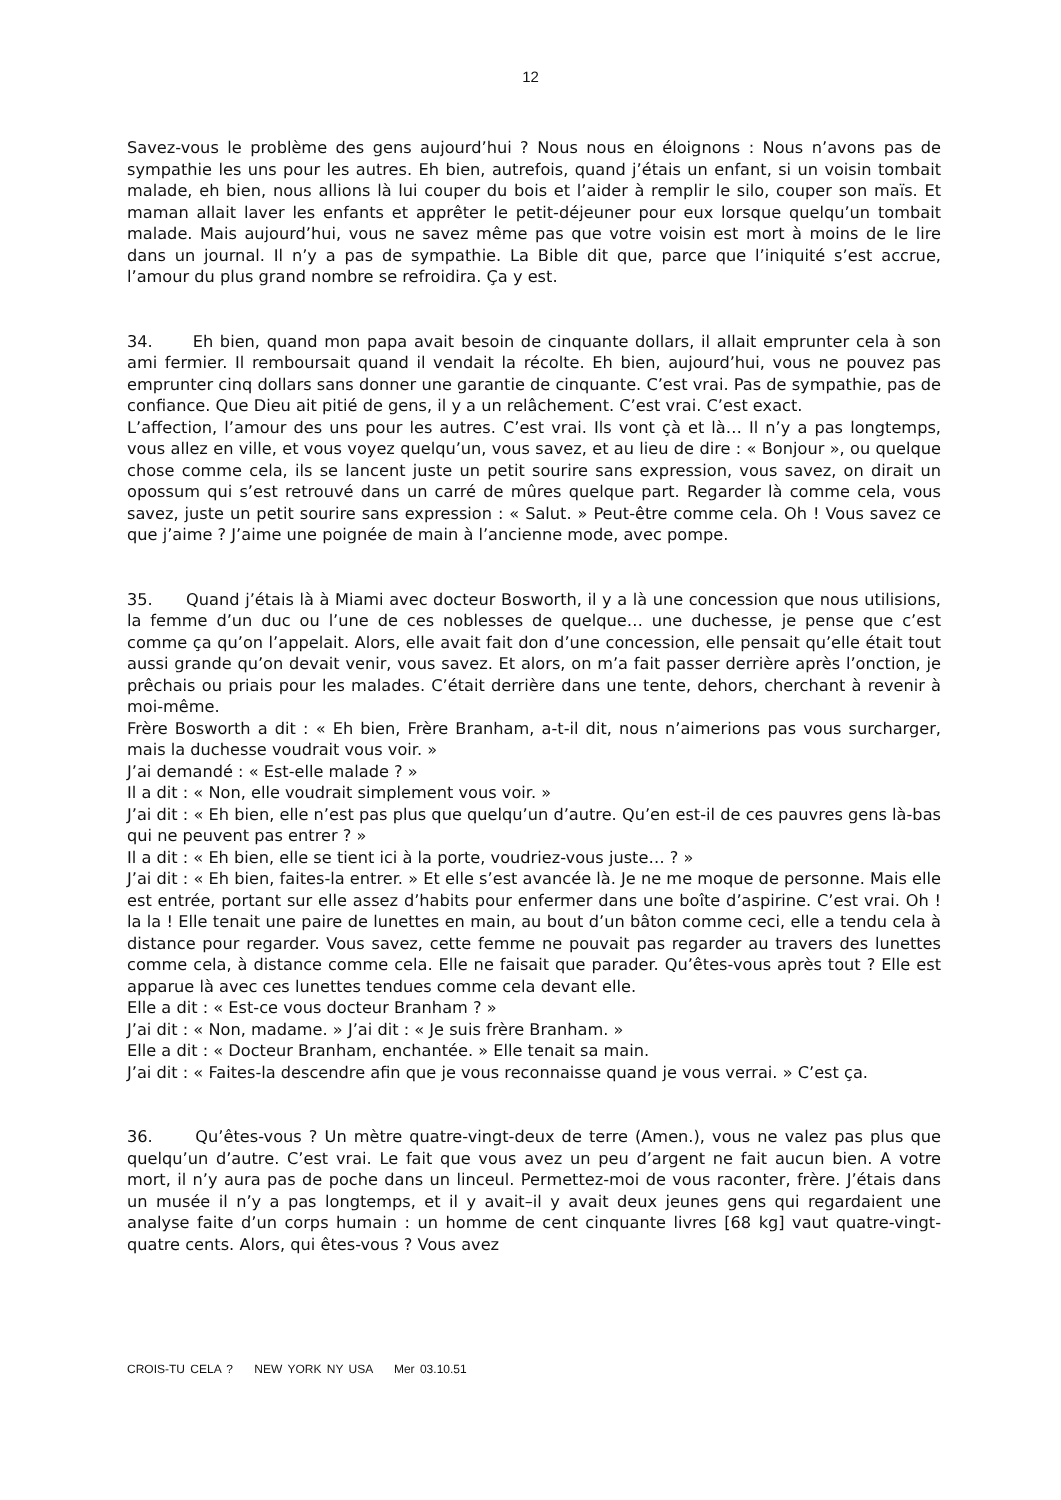12
Savez-vous le problème des gens aujourd’hui ? Nous nous en éloignons : Nous n’avons pas de sympathie les uns pour les autres. Eh bien, autrefois, quand j’étais un enfant, si un voisin tombait malade, eh bien, nous allions là lui couper du bois et l’aider à remplir le silo, couper son maïs. Et maman allait laver les enfants et apprêter le petit-déjeuner pour eux lorsque quelqu’un tombait malade. Mais aujourd’hui, vous ne savez même pas que votre voisin est mort à moins de le lire dans un journal. Il n’y a pas de sympathie. La Bible dit que, parce que l’iniquité s’est accrue, l’amour du plus grand nombre se refroidira. Ça y est.
34. Eh bien, quand mon papa avait besoin de cinquante dollars, il allait emprunter cela à son ami fermier. Il remboursait quand il vendait la récolte. Eh bien, aujourd’hui, vous ne pouvez pas emprunter cinq dollars sans donner une garantie de cinquante. C’est vrai. Pas de sympathie, pas de confiance. Que Dieu ait pitié de gens, il y a un relâchement. C’est vrai. C’est exact.
L’affection, l’amour des uns pour les autres. C’est vrai. Ils vont çà et là… Il n’y a pas longtemps, vous allez en ville, et vous voyez quelqu’un, vous savez, et au lieu de dire : « Bonjour », ou quelque chose comme cela, ils se lancent juste un petit sourire sans expression, vous savez, on dirait un opossum qui s’est retrouvé dans un carré de mûres quelque part. Regarder là comme cela, vous savez, juste un petit sourire sans expression : « Salut. » Peut-être comme cela. Oh ! Vous savez ce que j’aime ? J’aime une poignée de main à l’ancienne mode, avec pompe.
35. Quand j’étais là à Miami avec docteur Bosworth, il y a là une concession que nous utilisions, la femme d’un duc ou l’une de ces noblesses de quelque… une duchesse, je pense que c’est comme ça qu’on l’appelait. Alors, elle avait fait don d’une concession, elle pensait qu’elle était tout aussi grande qu’on devait venir, vous savez. Et alors, on m’a fait passer derrière après l’onction, je prêchais ou priais pour les malades. C’était derrière dans une tente, dehors, cherchant à revenir à moi-même.
Frère Bosworth a dit : « Eh bien, Frère Branham, a-t-il dit, nous n’aimerions pas vous surcharger, mais la duchesse voudrait vous voir. »
J’ai demandé : « Est-elle malade ? »
Il a dit : « Non, elle voudrait simplement vous voir. »
J’ai dit : « Eh bien, elle n’est pas plus que quelqu’un d’autre. Qu’en est-il de ces pauvres gens là-bas qui ne peuvent pas entrer ? »
Il a dit : « Eh bien, elle se tient ici à la porte, voudriez-vous juste… ? »
J’ai dit : « Eh bien, faites-la entrer. » Et elle s’est avancée là. Je ne me moque de personne. Mais elle est entrée, portant sur elle assez d’habits pour enfermer dans une boîte d’aspirine. C’est vrai. Oh ! la la ! Elle tenait une paire de lunettes en main, au bout d’un bâton comme ceci, elle a tendu cela à distance pour regarder. Vous savez, cette femme ne pouvait pas regarder au travers des lunettes comme cela, à distance comme cela. Elle ne faisait que parader. Qu’êtes-vous après tout ? Elle est apparue là avec ces lunettes tendues comme cela devant elle.
Elle a dit : « Est-ce vous docteur Branham ? »
J’ai dit : « Non, madame. » J’ai dit : « Je suis frère Branham. »
Elle a dit : « Docteur Branham, enchantée. » Elle tenait sa main.
J’ai dit : « Faites-la descendre afin que je vous reconnaisse quand je vous verrai. » C’est ça.
36. Qu’êtes-vous ? Un mètre quatre-vingt-deux de terre (Amen.), vous ne valez pas plus que quelqu’un d’autre. C’est vrai. Le fait que vous avez un peu d’argent ne fait aucun bien. A votre mort, il n’y aura pas de poche dans un linceul. Permettez-moi de vous raconter, frère. J’étais dans un musée il n’y a pas longtemps, et il y avait–il y avait deux jeunes gens qui regardaient une analyse faite d’un corps humain : un homme de cent cinquante livres [68 kg] vaut quatre-vingt-quatre cents. Alors, qui êtes-vous ? Vous avez
CROIS-TU CELA ? NEW YORK NY USA Mer 03.10.51